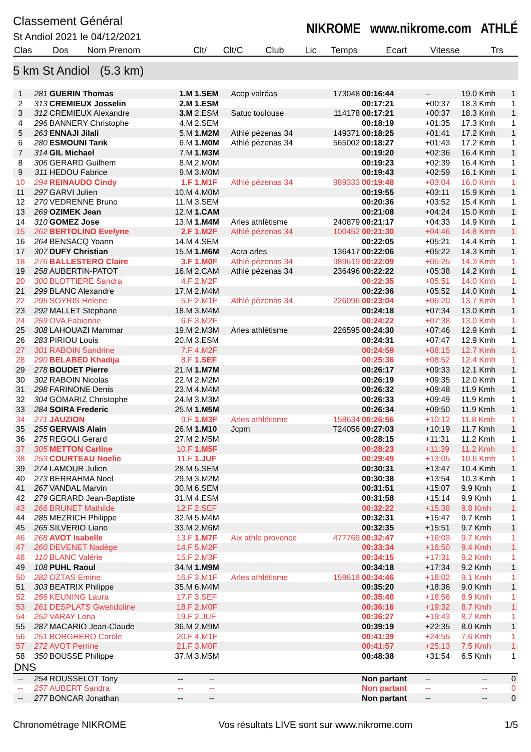Classement Général
St Andiol 2021 le 04/12/2021
NIKROME www.nikrome.com ATHLÉ
| Clas | Dos | Nom Prenom | Clt/ | Clt/C | Club | Lic | Temps | Ecart | Vitesse | Trs |
| --- | --- | --- | --- | --- | --- | --- | --- | --- | --- | --- |
5 km St Andiol (5.3 km)
| 1 | 281 | GUERIN Thomas | 1.M | 1.SEM | Acep valréas | 173048 | 00:16:44 | -- | 19.0 Kmh | 1 |
| 2 | 313 | CREMIEUX Josselin | 2.M | 1.ESM | | | 00:17:21 | +00:37 | 18.3 Kmh | 1 |
| 3 | 312 | CREMIEUX Alexandre | 3.M | 2.ESM | Satuc toulouse | 114178 | 00:17:21 | +00:37 | 18.3 Kmh | 1 |
| 4 | 296 | BANNERY Christophe | 4.M | 2.SEM | | | 00:18:19 | +01:35 | 17.3 Kmh | 1 |
| 5 | 263 | ENNAJI Jilali | 5.M | 1.M2M | Athlé pézenas 34 | 149371 | 00:18:25 | +01:41 | 17.2 Kmh | 1 |
| 6 | 280 | ESMOUNI Tarik | 6.M | 1.M0M | Athlé pézenas 34 | 565002 | 00:18:27 | +01:43 | 17.2 Kmh | 1 |
| 7 | 314 | GIL Michael | 7.M | 1.M3M | | | 00:19:20 | +02:36 | 16.4 Kmh | 1 |
| 8 | 306 | GERARD Guilhem | 8.M | 2.M0M | | | 00:19:23 | +02:39 | 16.4 Kmh | 1 |
| 9 | 311 | HEDOU Fabrice | 9.M | 3.M0M | | | 00:19:43 | +02:59 | 16.1 Kmh | 1 |
| 10 | 294 | REINAUDO Cindy | 1.F | 1.M1F | Athlé pézenas 34 | 989333 | 00:19:48 | +03:04 | 16.0 Kmh | 1 |
| 11 | 297 | GARVI Julien | 10.M | 4.M0M | | | 00:19:55 | +03:11 | 15.9 Kmh | 1 |
| 12 | 270 | VEDRENNE Bruno | 11.M | 3.SEM | | | 00:20:36 | +03:52 | 15.4 Kmh | 1 |
| 13 | 269 | OZIMEK Jean | 12.M | 1.CAM | | | 00:21:08 | +04:24 | 15.0 Kmh | 1 |
| 14 | 310 | GOMEZ Jose | 13.M | 1.M4M | Arles athlétisme | 240879 | 00:21:17 | +04:33 | 14.9 Kmh | 1 |
| 15 | 262 | BERTOLINO Evelyne | 2.F | 1.M2F | Athlé pézenas 34 | 100452 | 00:21:30 | +04:46 | 14.8 Kmh | 1 |
| 16 | 264 | BENSACQ Yoann | 14.M | 4.SEM | | | 00:22:05 | +05:21 | 14.4 Kmh | 1 |
| 17 | 307 | DUFY Christian | 15.M | 1.M6M | Acra arles | 136417 | 00:22:06 | +05:22 | 14.3 Kmh | 1 |
| 18 | 276 | BALLESTERO Claire | 3.F | 1.M0F | Athlé pézenas 34 | 989619 | 00:22:09 | +05:25 | 14.3 Kmh | 1 |
| 19 | 258 | AUBERTIN-PATOT | 16.M | 2.CAM | Athlé pézenas 34 | 236496 | 00:22:22 | +05:38 | 14.2 Kmh | 1 |
| 20 | 300 | BLOTTIERE Sandra | 4.F | 2.M2F | | | 00:22:35 | +05:51 | 14.0 Kmh | 1 |
| 21 | 299 | BLANC Alexandre | 17.M | 2.M4M | | | 00:22:36 | +05:52 | 14.0 Kmh | 1 |
| 22 | 295 | SOYRIS Helene | 5.F | 2.M1F | Athlé pézenas 34 | 226096 | 00:23:04 | +06:20 | 13.7 Kmh | 1 |
| 23 | 292 | MALLET Stephane | 18.M | 3.M4M | | | 00:24:18 | +07:34 | 13.0 Kmh | 1 |
| 24 | 259 | OVA Fabienne | 6.F | 3.M2F | | | 00:24:22 | +07:38 | 13.0 Kmh | 1 |
| 25 | 308 | LAHOUAZI Mammar | 19.M | 2.M3M | Arles athlétisme | 226595 | 00:24:30 | +07:46 | 12.9 Kmh | 1 |
| 26 | 283 | PIRIOU Louis | 20.M | 3.ESM | | | 00:24:31 | +07:47 | 12.9 Kmh | 1 |
| 27 | 301 | RABOIN Sandrine | 7.F | 4.M2F | | | 00:24:59 | +08:15 | 12.7 Kmh | 1 |
| 28 | 290 | BELABED Khadija | 8.F | 1.SEF | | | 00:25:36 | +08:52 | 12.4 Kmh | 1 |
| 29 | 278 | BOUDET Pierre | 21.M | 1.M7M | | | 00:26:17 | +09:33 | 12.1 Kmh | 1 |
| 30 | 302 | RABOIN Nicolas | 22.M | 2.M2M | | | 00:26:19 | +09:35 | 12.0 Kmh | 1 |
| 31 | 298 | FARINONE Denis | 23.M | 4.M4M | | | 00:26:32 | +09:48 | 11.9 Kmh | 1 |
| 32 | 304 | GOMARIZ Christophe | 24.M | 3.M3M | | | 00:26:33 | +09:49 | 11.9 Kmh | 1 |
| 33 | 284 | SOIRA Frederic | 25.M | 1.M5M | | | 00:26:34 | +09:50 | 11.9 Kmh | 1 |
| 34 | 271 | JAUZION | 9.F | 1.M3F | Arles athlétisme | 158634 | 00:26:56 | +10:12 | 11.8 Kmh | 1 |
| 35 | 255 | GERVAIS Alain | 26.M | 1.M10 | Jcpm | T24056 | 00:27:03 | +10:19 | 11.7 Kmh | 1 |
| 36 | 275 | REGOLI Gerard | 27.M | 2.M5M | | | 00:28:15 | +11:31 | 11.2 Kmh | 1 |
| 37 | 305 | METTON Carline | 10.F | 1.M5F | | | 00:28:23 | +11:39 | 11.2 Kmh | 1 |
| 38 | 253 | COURTEAU Noelie | 11.F | 1.JUF | | | 00:29:49 | +13:05 | 10.6 Kmh | 1 |
| 39 | 274 | LAMOUR Julien | 28.M | 5.SEM | | | 00:30:31 | +13:47 | 10.4 Kmh | 1 |
| 40 | 273 | BERRAHMA Noel | 29.M | 3.M2M | | | 00:30:38 | +13:54 | 10.3 Kmh | 1 |
| 41 | 267 | VANDAL Marvin | 30.M | 6.SEM | | | 00:31:51 | +15:07 | 9.9 Kmh | 1 |
| 42 | 279 | GERARD Jean-Baptiste | 31.M | 4.ESM | | | 00:31:58 | +15:14 | 9.9 Kmh | 1 |
| 43 | 266 | BRUNET Mathilde | 12.F | 2.SEF | | | 00:32:22 | +15:38 | 9.8 Kmh | 1 |
| 44 | 285 | MEZRICH Philippe | 32.M | 5.M4M | | | 00:32:31 | +15:47 | 9.7 Kmh | 1 |
| 45 | 265 | SILVERIO Liano | 33.M | 2.M6M | | | 00:32:35 | +15:51 | 9.7 Kmh | 1 |
| 46 | 268 | AVOT Isabelle | 13.F | 1.M7F | Aix athle provence | 477769 | 00:32:47 | +16:03 | 9.7 Kmh | 1 |
| 47 | 260 | DEVENET Nadège | 14.F | 5.M2F | | | 00:33:34 | +16:50 | 9.4 Kmh | 1 |
| 48 | 110 | BLANC Valérie | 15.F | 2.M3F | | | 00:34:15 | +17:31 | 9.2 Kmh | 1 |
| 49 | 108 | PUHL Raoul | 34.M | 1.M9M | | | 00:34:18 | +17:34 | 9.2 Kmh | 1 |
| 50 | 282 | OZTAS Emine | 16.F | 3.M1F | Arles athlétisme | 159618 | 00:34:46 | +18:02 | 9.1 Kmh | 1 |
| 51 | 303 | BEATRIX Philippe | 35.M | 6.M4M | | | 00:35:20 | +18:36 | 9.0 Kmh | 1 |
| 52 | 256 | KEUNING Laura | 17.F | 3.SEF | | | 00:35:40 | +18:56 | 8.9 Kmh | 1 |
| 53 | 261 | DESPLATS Gwendoline | 18.F | 2.M0F | | | 00:36:16 | +19:32 | 8.7 Kmh | 1 |
| 54 | 252 | VARAY Lona | 19.F | 2.JUF | | | 00:36:27 | +19:43 | 8.7 Kmh | 1 |
| 55 | 287 | MACARIO Jean-Claude | 36.M | 2.M9M | | | 00:39:19 | +22:35 | 8.0 Kmh | 1 |
| 56 | 251 | BORGHERO Carole | 20.F | 4.M1F | | | 00:41:39 | +24:55 | 7.6 Kmh | 1 |
| 57 | 272 | AVOT Perrine | 21.F | 3.M0F | | | 00:41:57 | +25:13 | 7.5 Kmh | 1 |
| 58 | 350 | BOUSSE Philippe | 37.M | 3.M5M | | | 00:48:38 | +31:54 | 6.5 Kmh | 1 |
| DNS | | | | | | | | | | |
| -- | 254 | ROUSSELOT Tony | -- | -- | | | Non partant | -- | -- | 0 |
| -- | 257 | AUBERT Sandra | -- | -- | | | Non partant | -- | -- | 0 |
| -- | 277 | BONCAR Jonathan | -- | -- | | | Non partant | -- | -- | 0 |
Chronométrage NIKROME Vos résultats LIVE sont sur www.nikrome.com 1/5